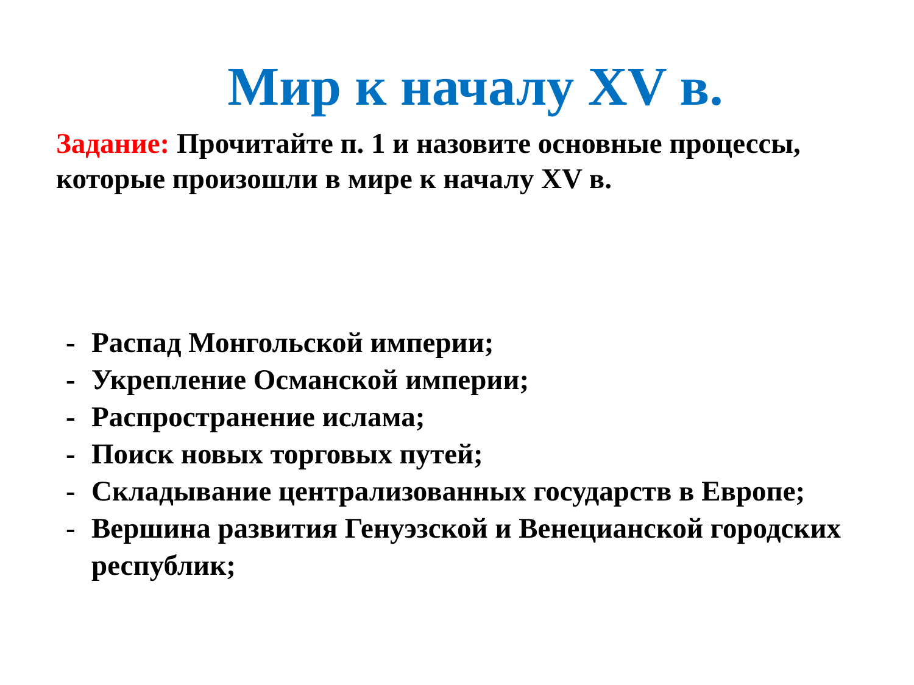Мир к началу XV в.
Задание: Прочитайте п. 1 и назовите основные процессы, которые произошли в мире к началу XV в.
- Распад Монгольской империи;
- Укрепление Османской империи;
- Распространение ислама;
- Поиск новых торговых путей;
- Складывание централизованных государств в Европе;
- Вершина развития Генуэзской и Венецианской городских республик;